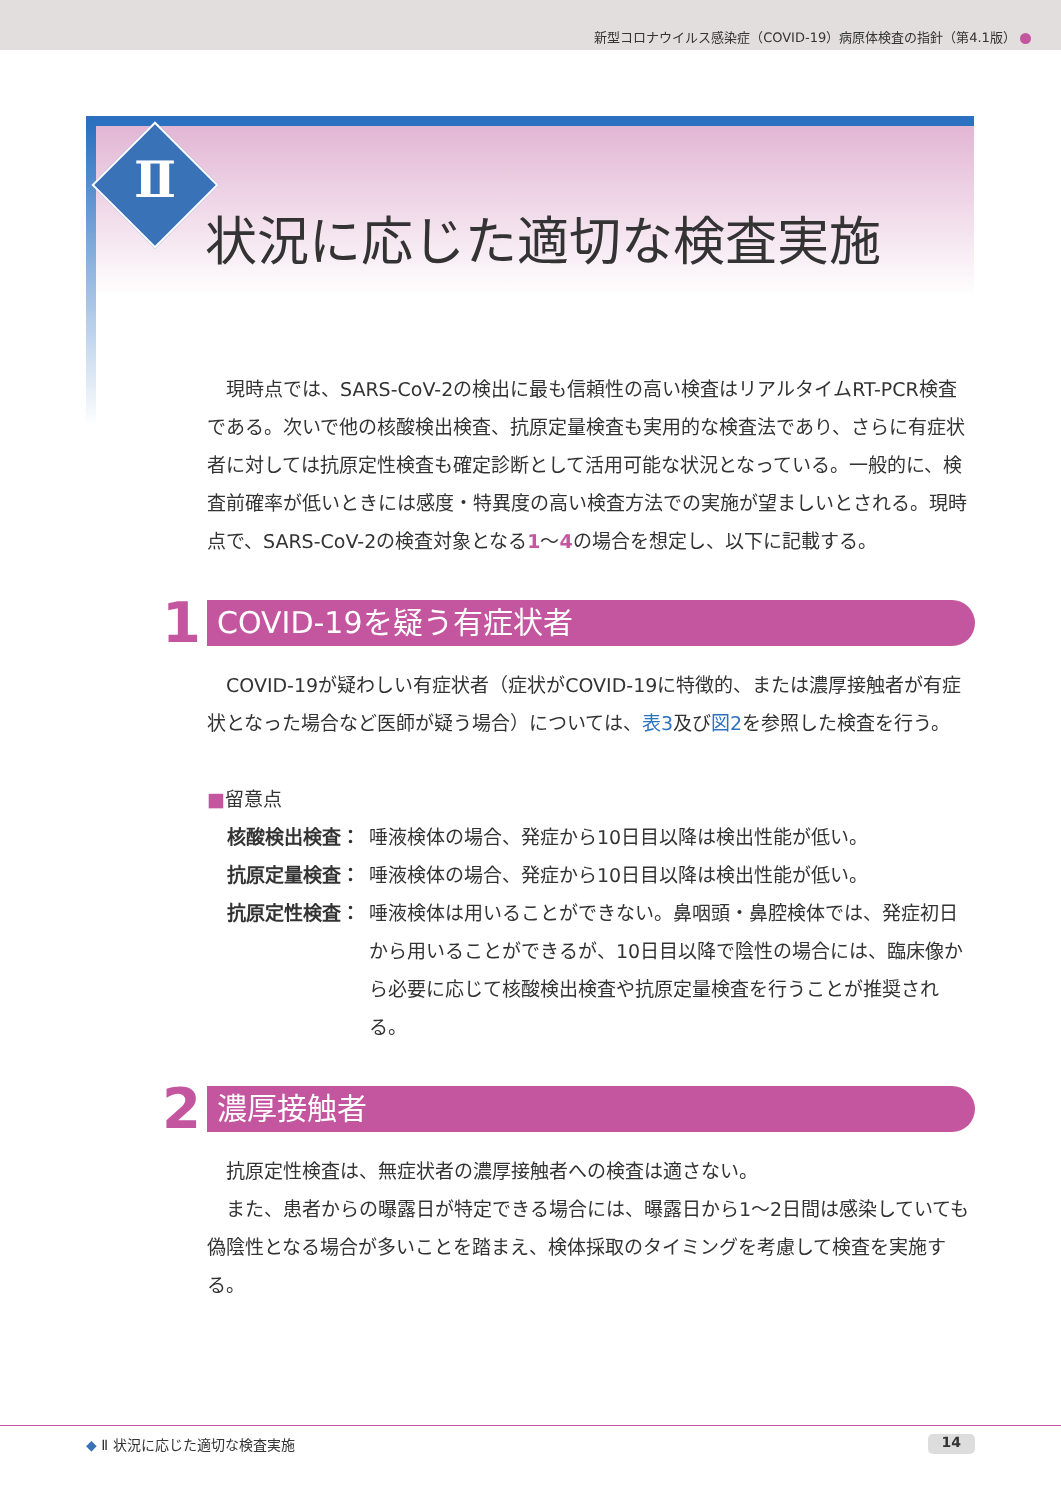新型コロナウイルス感染症（COVID-19）病原体検査の指針（第4.1版）
Ⅱ
状況に応じた適切な検査実施
現時点では、SARS-CoV-2の検出に最も信頼性の高い検査はリアルタイムRT-PCR検査である。次いで他の核酸検出検査、抗原定量検査も実用的な検査法であり、さらに有症状者に対しては抗原定性検査も確定診断として活用可能な状況となっている。一般的に、検査前確率が低いときには感度・特異度の高い検査方法での実施が望ましいとされる。現時点で、SARS-CoV-2の検査対象となる1～4の場合を想定し、以下に記載する。
1 COVID-19を疑う有症状者
COVID-19が疑わしい有症状者（症状がCOVID-19に特徴的、または濃厚接触者が有症状となった場合など医師が疑う場合）については、表3及び図2を参照した検査を行う。
■留意点
核酸検出検査： 唾液検体の場合、発症から10日目以降は検出性能が低い。
抗原定量検査： 唾液検体の場合、発症から10日目以降は検出性能が低い。
抗原定性検査： 唾液検体は用いることができない。鼻咽頭・鼻腔検体では、発症初日から用いることができるが、10日目以降で陰性の場合には、臨床像から必要に応じて核酸検出検査や抗原定量検査を行うことが推奨される。
2 濃厚接触者
抗原定性検査は、無症状者の濃厚接触者への検査は適さない。
また、患者からの曝露日が特定できる場合には、曝露日から1～2日間は感染していても偽陰性となる場合が多いことを踏まえ、検体採取のタイミングを考慮して検査を実施する。
◆ Ⅱ 状況に応じた適切な検査実施 14